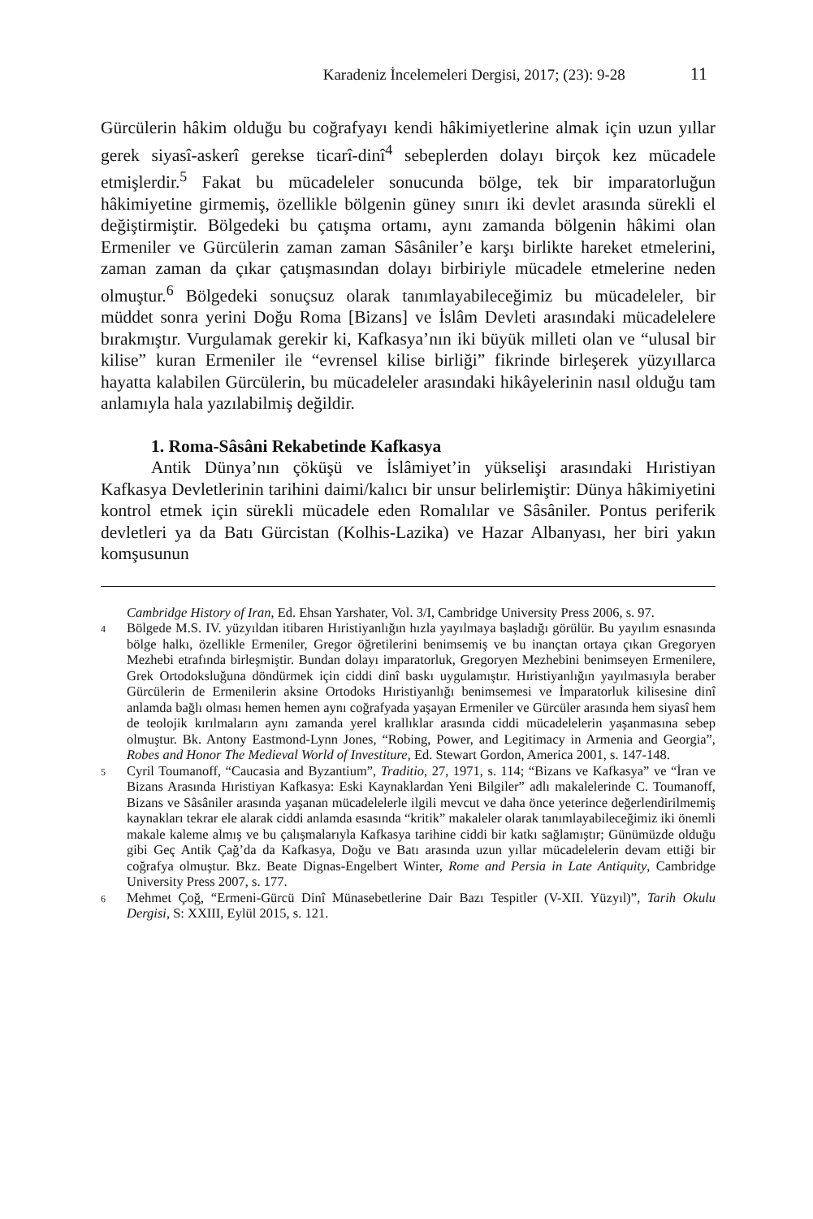Karadeniz İncelemeleri Dergisi, 2017; (23): 9-28 11
Gürcülerin hâkim olduğu bu coğrafyayı kendi hâkimiyetlerine almak için uzun yıllar gerek siyasî-askerî gerekse ticarî-dinî<sup>4</sup> sebeplerden dolayı birçok kez mücadele etmişlerdir.<sup>5</sup> Fakat bu mücadeleler sonucunda bölge, tek bir imparatorluğun hâkimiyetine girmemiş, özellikle bölgenin güney sınırı iki devlet arasında sürekli el değiştirmiştir. Bölgedeki bu çatışma ortamı, aynı zamanda bölgenin hâkimi olan Ermeniler ve Gürcülerin zaman zaman Sâsâniler’e karşı birlikte hareket etmelerini, zaman zaman da çıkar çatışmasından dolayı birbiriyle mücadele etmelerine neden olmuştur.<sup>6</sup> Bölgedeki sonuçsuz olarak tanımlayabileceğimiz bu mücadeleler, bir müddet sonra yerini Doğu Roma [Bizans] ve İslâm Devleti arasındaki mücadelelere bırakmıştır. Vurgulamak gerekir ki, Kafkasya’nın iki büyük milleti olan ve “ulusal bir kilise” kuran Ermeniler ile “evrensel kilise birliği” fikrinde birleşerek yüzyıllarca hayatta kalabilen Gürcülerin, bu mücadeleler arasındaki hikâyelerinin nasıl olduğu tam anlamıyla hala yazılabilmiş değildir.
1. Roma-Sâsâni Rekabetinde Kafkasya
Antik Dünya’nın çöküşü ve İslâmiyet’in yükselişi arasındaki Hıristiyan Kafkasya Devletlerinin tarihini daimi/kalıcı bir unsur belirlemiştir: Dünya hâkimiyetini kontrol etmek için sürekli mücadele eden Romalılar ve Sâsâniler. Pontus periferik devletleri ya da Batı Gürcistan (Kolhis-Lazika) ve Hazar Albanyası, her biri yakın komşusunun
Cambridge History of Iran, Ed. Ehsan Yarshater, Vol. 3/I, Cambridge University Press 2006, s. 97.
4 Bölgede M.S. IV. yüzyıldan itibaren Hıristiyanlığın hızla yayılmaya başladığı görülür. Bu yayılım esnasında bölge halkı, özellikle Ermeniler, Gregor öğretilerini benimsemiş ve bu inançtan ortaya çıkan Gregoryen Mezhebi etrafında birleşmiştir. Bundan dolayı imparatorluk, Gregoryen Mezhebini benimseyen Ermenilere, Grek Ortodoksluğuna döndürmek için ciddi dinî baskı uygulamıştır. Hıristiyanlığın yayılmasıyla beraber Gürcülerin de Ermenilerin aksine Ortodoks Hıristiyanlığı benimsemesi ve İmparatorluk kilisesine dinî anlamda bağlı olması hemen hemen aynı coğrafyada yaşayan Ermeniler ve Gürcüler arasında hem siyasî hem de teolojik kırılmaların aynı zamanda yerel krallıklar arasında ciddi mücadelelerin yaşanmasına sebep olmuştur. Bk. Antony Eastmond-Lynn Jones, “Robing, Power, and Legitimacy in Armenia and Georgia”, Robes and Honor The Medieval World of Investiture, Ed. Stewart Gordon, America 2001, s. 147-148.
5 Cyril Toumanoff, “Caucasia and Byzantium”, Traditio, 27, 1971, s. 114; “Bizans ve Kafkasya” ve “İran ve Bizans Arasında Hıristiyan Kafkasya: Eski Kaynaklardan Yeni Bilgiler” adlı makalelerinde C. Toumanoff, Bizans ve Sâsâniler arasında yaşanan mücadelelerle ilgili mevcut ve daha önce yeterince değerlendirilmemiş kaynakları tekrar ele alarak ciddi anlamda esasında “kritik” makaleler olarak tanımlayabileceğimiz iki önemli makale kaleme almış ve bu çalışmalarıyla Kafkasya tarihine ciddi bir katkı sağlamıştır; Günümüzde olduğu gibi Geç Antik Çağ’da da Kafkasya, Doğu ve Batı arasında uzun yıllar mücadelelerin devam ettiği bir coğrafya olmuştur. Bkz. Beate Dignas-Engelbert Winter, Rome and Persia in Late Antiquity, Cambridge University Press 2007, s. 177.
6 Mehmet Çoğ, “Ermeni-Gürcü Dinî Münasebetlerine Dair Bazı Tespitler (V-XII. Yüzyıl)”, Tarih Okulu Dergisi, S: XXIII, Eylül 2015, s. 121.